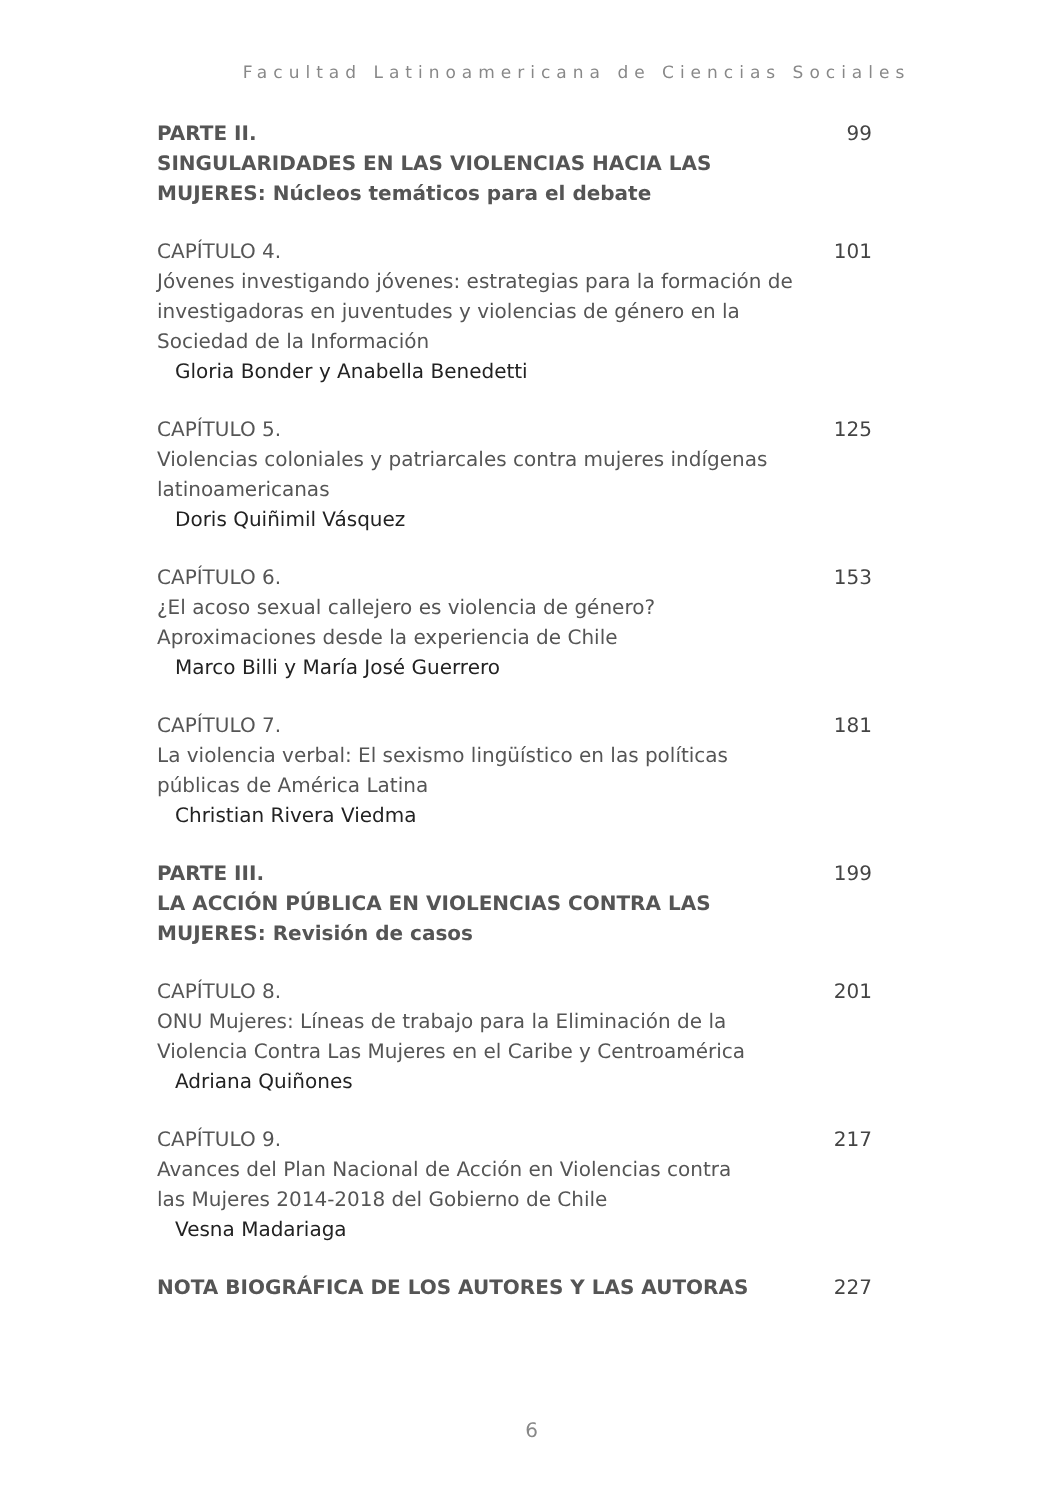Facultad Latinoamericana de Ciencias Sociales
PARTE II.
SINGULARIDADES EN LAS VIOLENCIAS HACIA LAS MUJERES: Núcleos temáticos para el debate
99
CAPÍTULO 4.
Jóvenes investigando jóvenes: estrategias para la formación de investigadoras en juventudes y violencias de género en la Sociedad de la Información
Gloria Bonder y Anabella Benedetti
101
CAPÍTULO 5.
Violencias coloniales y patriarcales contra mujeres indígenas latinoamericanas
Doris Quiñimil Vásquez
125
CAPÍTULO 6.
¿El acoso sexual callejero es violencia de género?
Aproximaciones desde la experiencia de Chile
Marco Billi y María José Guerrero
153
CAPÍTULO 7.
La violencia verbal: El sexismo lingüístico en las políticas
públicas de América Latina
Christian Rivera Viedma
181
PARTE III.
LA ACCIÓN PÚBLICA EN VIOLENCIAS CONTRA LAS
MUJERES: Revisión de casos
199
CAPÍTULO 8.
ONU Mujeres: Líneas de trabajo para la Eliminación de la Violencia Contra Las Mujeres en el Caribe y Centroamérica
Adriana Quiñones
201
CAPÍTULO 9.
Avances del Plan Nacional de Acción en Violencias contra
las Mujeres 2014-2018 del Gobierno de Chile
Vesna Madariaga
217
NOTA BIOGRÁFICA DE LOS AUTORES Y LAS AUTORAS 227
6